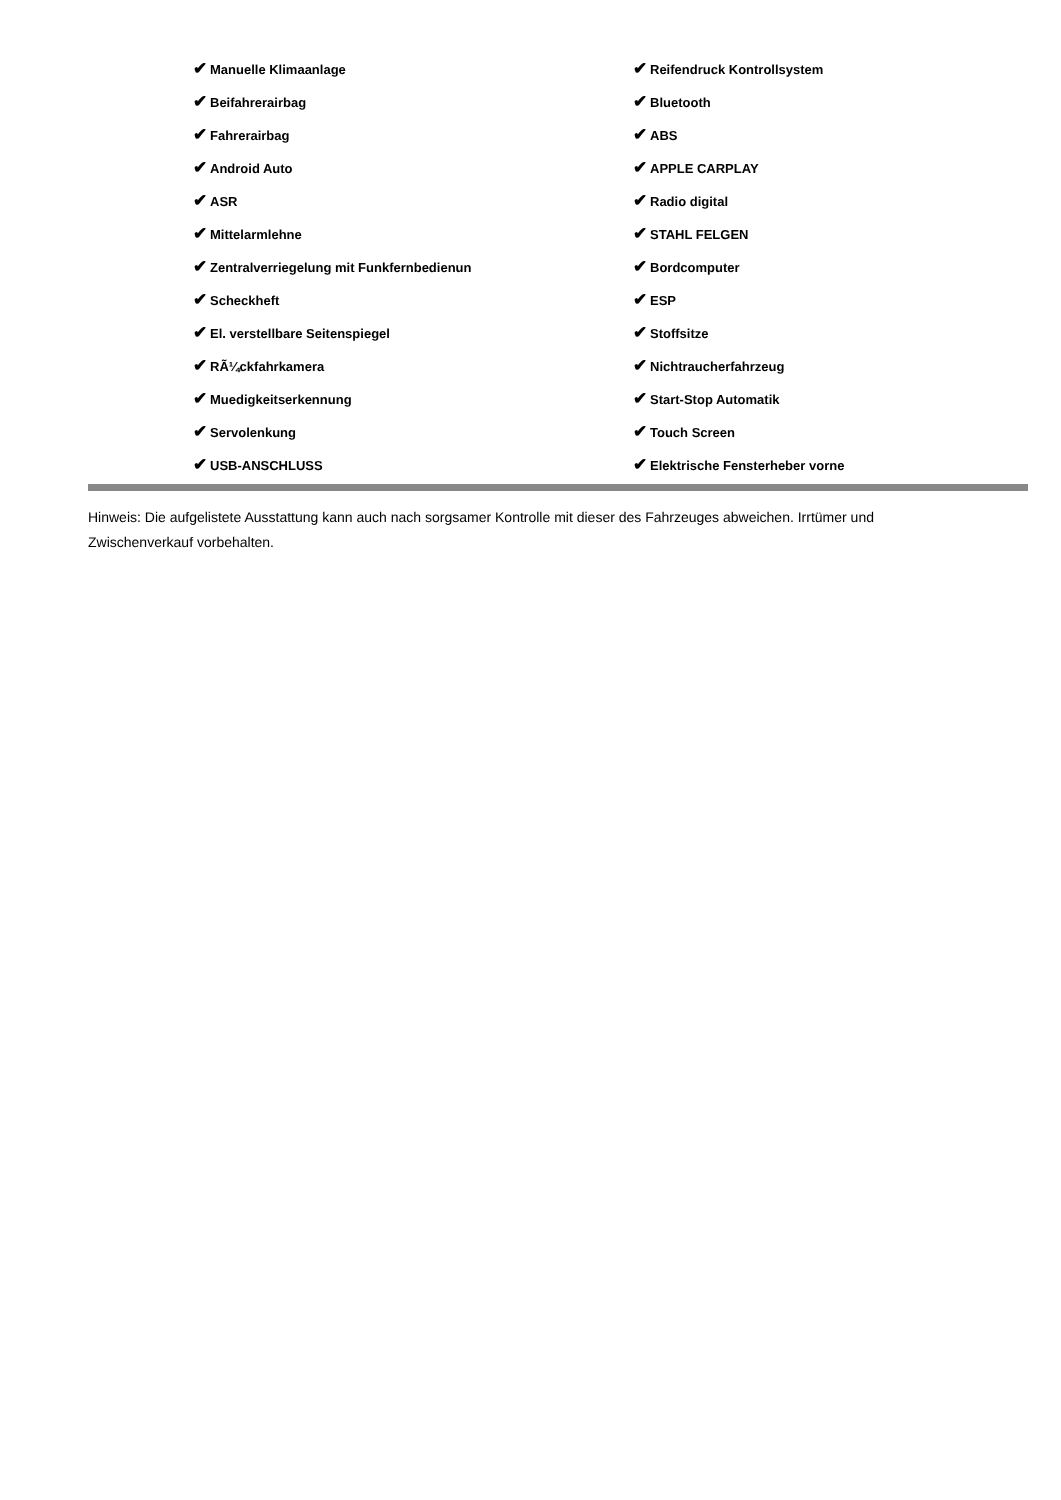| ✔ Manuelle Klimaanlage | ✔ Reifendruck Kontrollsystem |
| ✔ Beifahrerairbag | ✔ Bluetooth |
| ✔ Fahrerairbag | ✔ ABS |
| ✔ Android Auto | ✔ APPLE CARPLAY |
| ✔ ASR | ✔ Radio digital |
| ✔ Mittelarmlehne | ✔ STAHL FELGEN |
| ✔ Zentralverriegelung mit Funkfernbedienun | ✔ Bordcomputer |
| ✔ Scheckheft | ✔ ESP |
| ✔ El. verstellbare Seitenspiegel | ✔ Stoffsitze |
| ✔ RÃ¼ckfahrkamera | ✔ Nichtraucherfahrzeug |
| ✔ Muedigkeitserkennung | ✔ Start-Stop Automatik |
| ✔ Servolenkung | ✔ Touch Screen |
| ✔ USB-ANSCHLUSS | ✔ Elektrische Fensterheber vorne |
Hinweis: Die aufgelistete Ausstattung kann auch nach sorgsamer Kontrolle mit dieser des Fahrzeuges abweichen. Irrtümer und Zwischenverkauf vorbehalten.